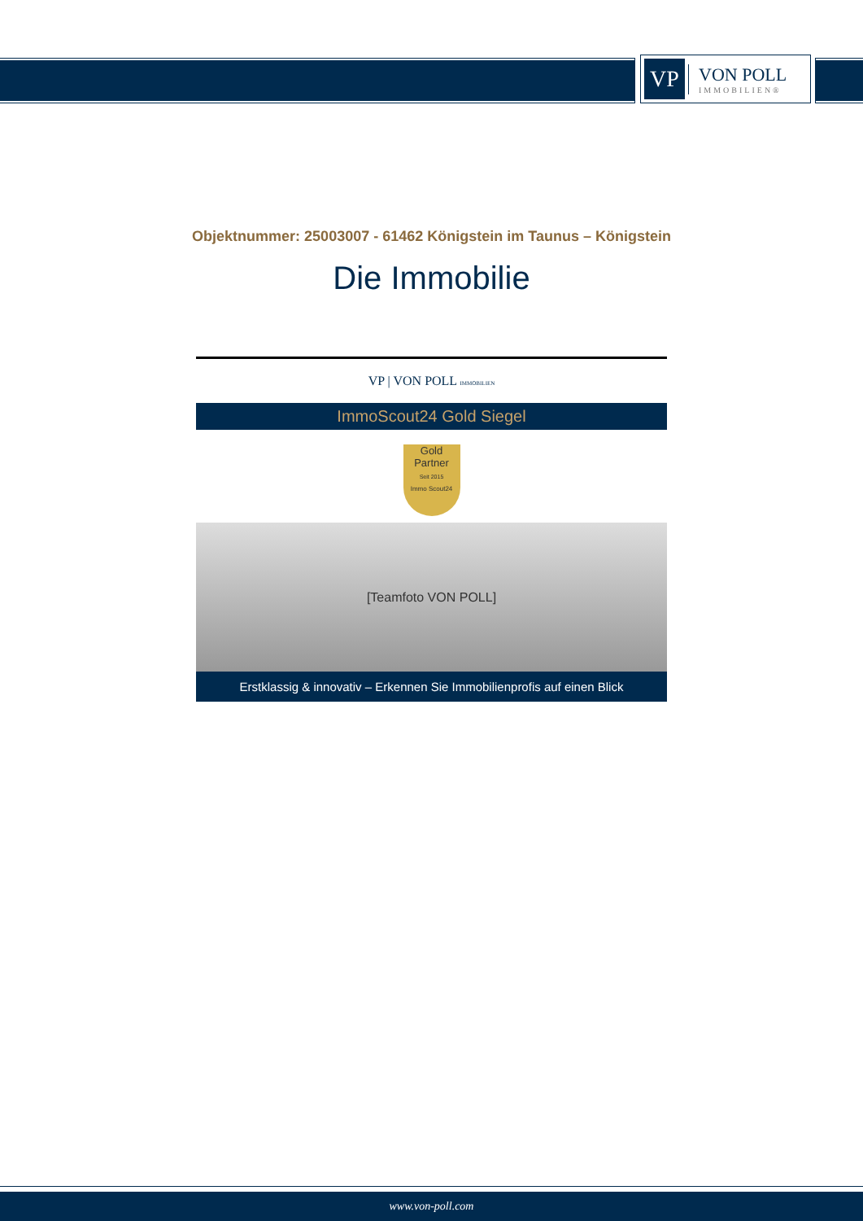VP
VON POLL
IMMOBILIEN®
Objektnummer: 25003007 - 61462 Königstein im Taunus – Königstein
Die Immobilie
VP | VON POLL IMMOBILIEN
ImmoScout24 Gold Siegel
Gold
Partner
Seit 2015
Immo Scout24
[Teamfoto VON POLL]
Erstklassig & innovativ – Erkennen Sie Immobilienprofis auf einen Blick
www.von-poll.com